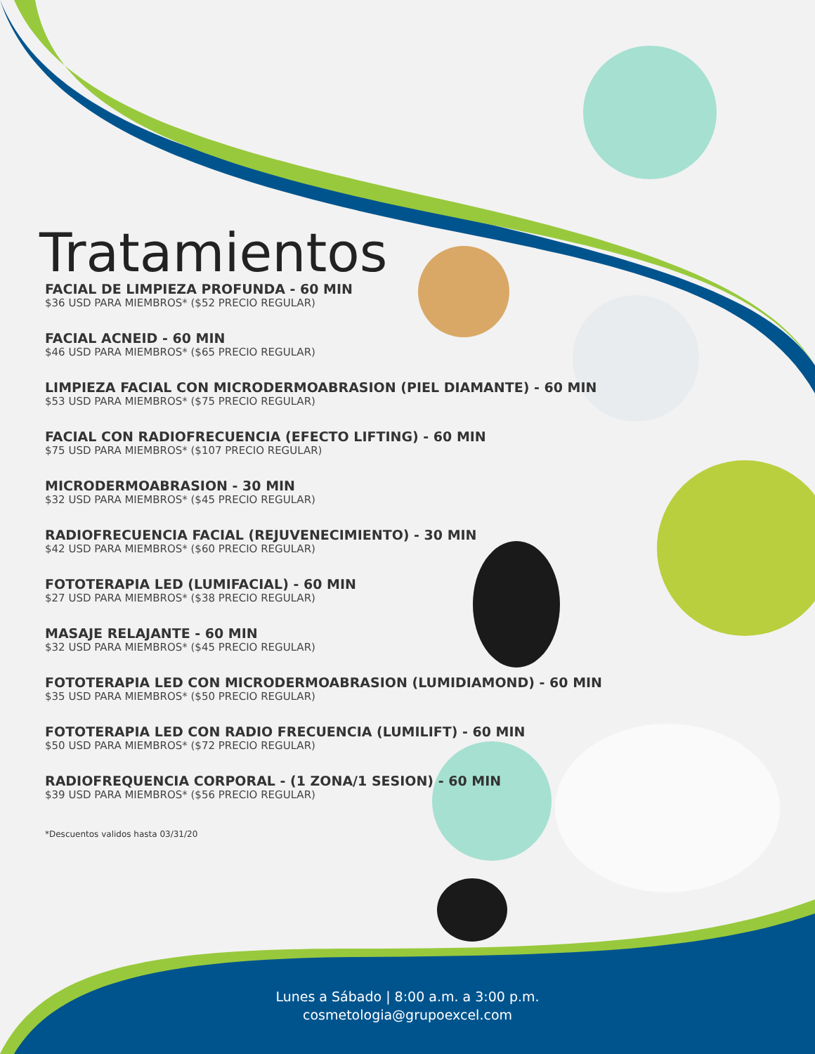Tratamientos
FACIAL DE LIMPIEZA PROFUNDA - 60 MIN
$36 USD PARA MIEMBROS* ($52 PRECIO REGULAR)
FACIAL ACNEID - 60 MIN
$46 USD PARA MIEMBROS* ($65 PRECIO REGULAR)
LIMPIEZA FACIAL CON MICRODERMOABRASION (PIEL DIAMANTE) - 60 MIN
$53 USD PARA MIEMBROS* ($75 PRECIO REGULAR)
FACIAL CON RADIOFRECUENCIA (EFECTO LIFTING) - 60 MIN
$75 USD PARA MIEMBROS* ($107 PRECIO REGULAR)
MICRODERMOABRASION - 30 MIN
$32 USD PARA MIEMBROS* ($45 PRECIO REGULAR)
RADIOFRECUENCIA FACIAL (REJUVENECIMIENTO) - 30 MIN
$42 USD PARA MIEMBROS* ($60 PRECIO REGULAR)
FOTOTERAPIA LED (LUMIFACIAL) - 60 MIN
$27 USD PARA MIEMBROS* ($38 PRECIO REGULAR)
MASAJE RELAJANTE - 60 MIN
$32 USD PARA MIEMBROS* ($45 PRECIO REGULAR)
FOTOTERAPIA LED CON MICRODERMOABRASION (LUMIDIAMOND) - 60 MIN
$35 USD PARA MIEMBROS* ($50 PRECIO REGULAR)
FOTOTERAPIA LED CON RADIO FRECUENCIA (LUMILIFT) - 60 MIN
$50 USD PARA MIEMBROS* ($72 PRECIO REGULAR)
RADIOFREQUENCIA CORPORAL - (1 ZONA/1 SESION) - 60 MIN
$39 USD PARA MIEMBROS* ($56 PRECIO REGULAR)
*Descuentos validos hasta 03/31/20
Lunes a Sábado | 8:00 a.m. a 3:00 p.m.
cosmetologia@grupoexcel.com